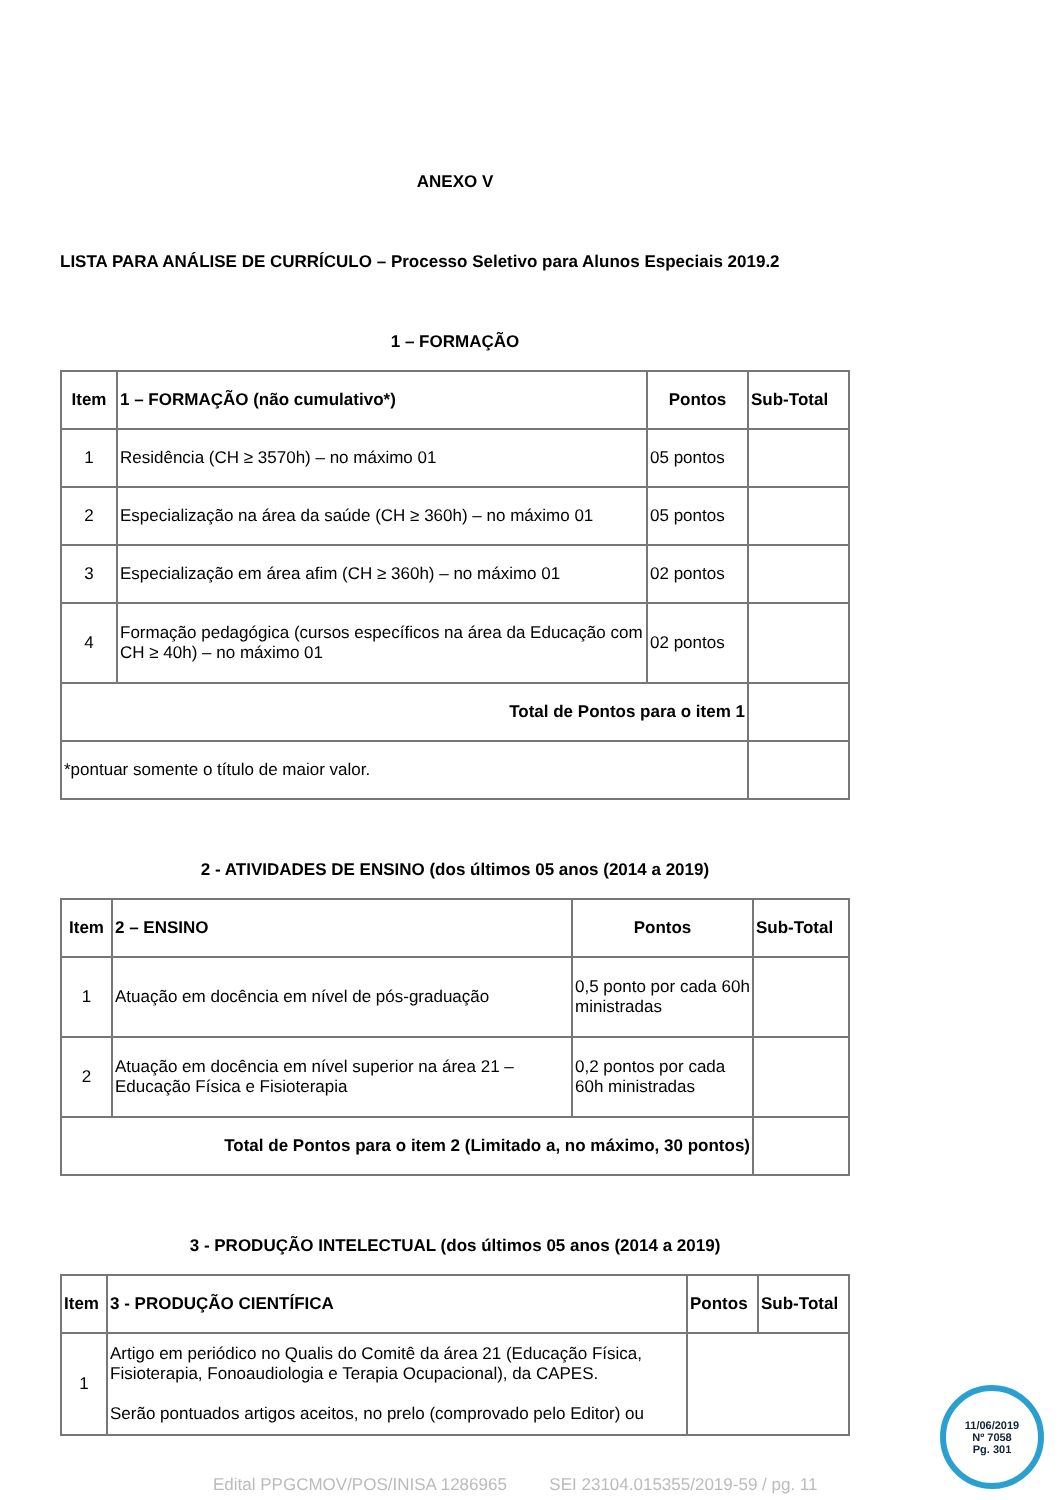ANEXO V
LISTA PARA ANÁLISE DE CURRÍCULO – Processo Seletivo para Alunos Especiais 2019.2
1 – FORMAÇÃO
| Item | 1 – FORMAÇÃO (não cumulativo*) | Pontos | Sub-Total |
| --- | --- | --- | --- |
| 1 | Residência (CH ≥ 3570h) – no máximo 01 | 05 pontos | |
| 2 | Especialização na área da saúde (CH ≥ 360h) – no máximo 01 | 05 pontos | |
| 3 | Especialização em área afim (CH ≥ 360h) – no máximo 01 | 02 pontos | |
| 4 | Formação pedagógica (cursos específicos na área da Educação com CH ≥ 40h) – no máximo 01 | 02 pontos | |
| Total de Pontos para o item 1 | | | |
| *pontuar somente o título de maior valor. | | | |
2 - ATIVIDADES DE ENSINO (dos últimos 05 anos (2014 a 2019)
| Item | 2 – ENSINO | Pontos | Sub-Total |
| --- | --- | --- | --- |
| 1 | Atuação em docência em nível de pós-graduação | 0,5 ponto por cada 60h ministradas | |
| 2 | Atuação em docência em nível superior na área 21 – Educação Física e Fisioterapia | 0,2 pontos por cada 60h ministradas | |
| Total de Pontos para o item 2 (Limitado a, no máximo, 30 pontos) | | | |
3 - PRODUÇÃO INTELECTUAL (dos últimos 05 anos (2014 a 2019)
| Item | 3 - PRODUÇÃO CIENTÍFICA | Pontos | Sub-Total |
| --- | --- | --- | --- |
| 1 | Artigo em periódico no Qualis do Comitê da área 21 (Educação Física, Fisioterapia, Fonoaudiologia e Terapia Ocupacional), da CAPES. Serão pontuados artigos aceitos, no prelo (comprovado pelo Editor) ou | | |
Edital PPGCMOV/POS/INISA 1286965 SEI 23104.015355/2019-59 / pg. 11
11/06/2019
Nº 7058
Pg. 301